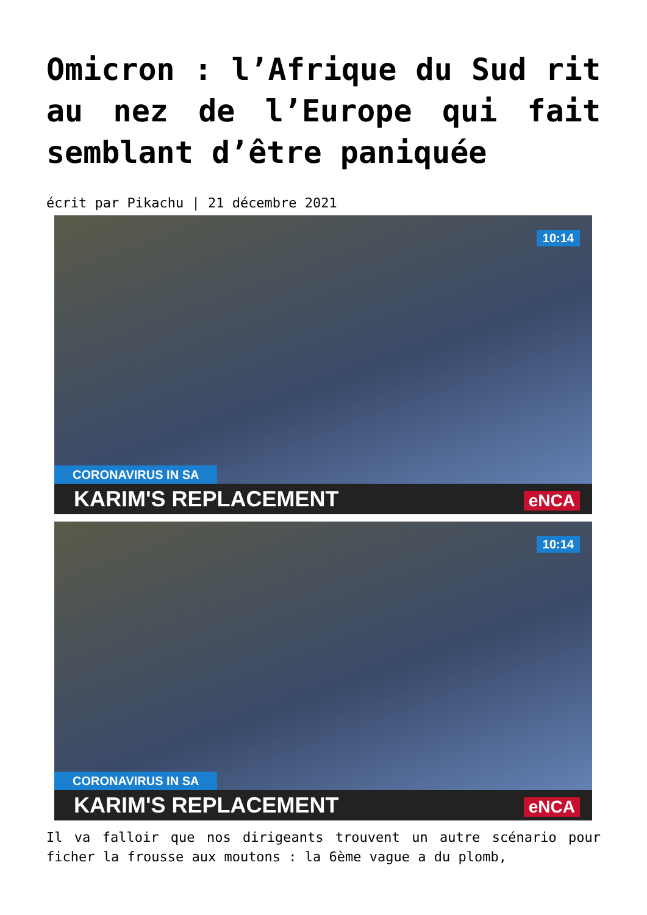Omicron : l’Afrique du Sud rit au nez de l’Europe qui fait semblant d’être paniquée
écrit par Pikachu | 21 décembre 2021
10:14
CORONAVIRUS IN SA
KARIM'S REPLACEMENT eNCA
10:14
CORONAVIRUS IN SA
KARIM'S REPLACEMENT eNCA
Il va falloir que nos dirigeants trouvent un autre scénario pour ficher la frousse aux moutons : la 6ème vague a du plomb,